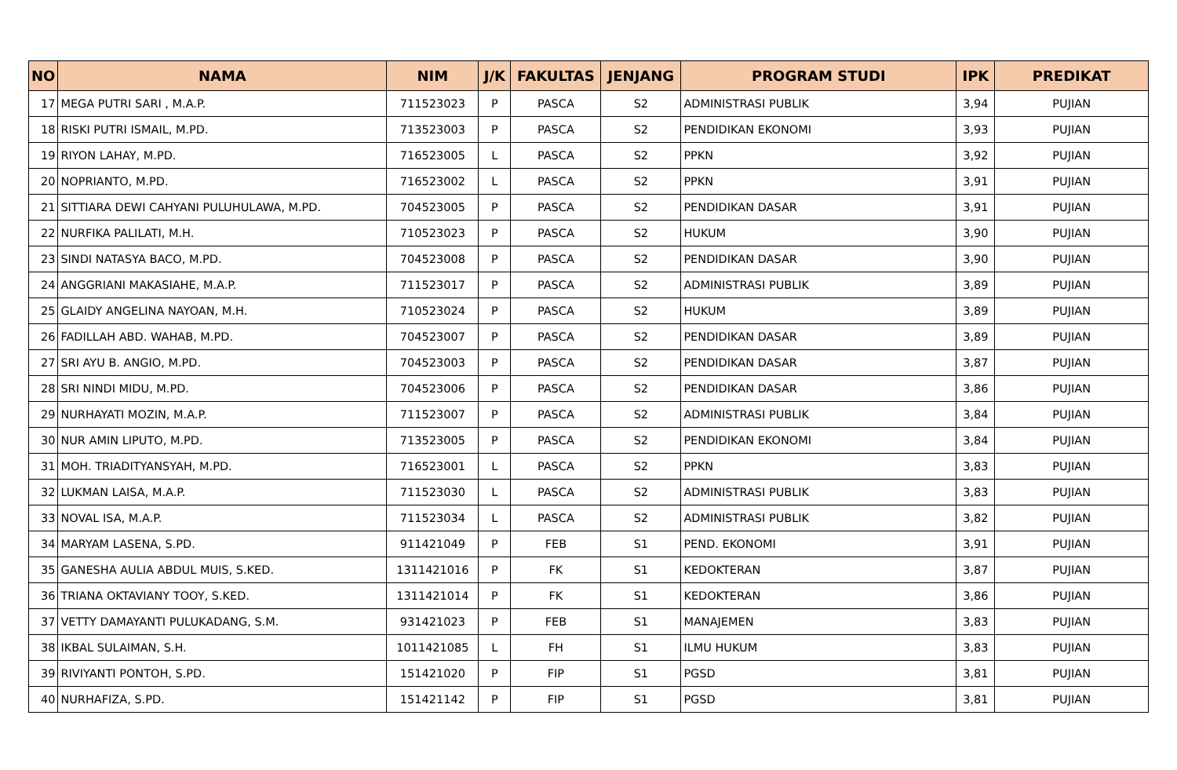| NO | NAMA | NIM | J/K | FAKULTAS | JENJANG | PROGRAM STUDI | IPK | PREDIKAT |
| --- | --- | --- | --- | --- | --- | --- | --- | --- |
| 17 | MEGA PUTRI SARI , M.A.P. | 711523023 | P | PASCA | S2 | ADMINISTRASI PUBLIK | 3,94 | PUJIAN |
| 18 | RISKI PUTRI ISMAIL, M.PD. | 713523003 | P | PASCA | S2 | PENDIDIKAN EKONOMI | 3,93 | PUJIAN |
| 19 | RIYON LAHAY, M.PD. | 716523005 | L | PASCA | S2 | PPKN | 3,92 | PUJIAN |
| 20 | NOPRIANTO, M.PD. | 716523002 | L | PASCA | S2 | PPKN | 3,91 | PUJIAN |
| 21 | SITTIARA DEWI CAHYANI PULUHULAWA, M.PD. | 704523005 | P | PASCA | S2 | PENDIDIKAN DASAR | 3,91 | PUJIAN |
| 22 | NURFIKA PALILATI, M.H. | 710523023 | P | PASCA | S2 | HUKUM | 3,90 | PUJIAN |
| 23 | SINDI NATASYA BACO, M.PD. | 704523008 | P | PASCA | S2 | PENDIDIKAN DASAR | 3,90 | PUJIAN |
| 24 | ANGGRIANI MAKASIAHE, M.A.P. | 711523017 | P | PASCA | S2 | ADMINISTRASI PUBLIK | 3,89 | PUJIAN |
| 25 | GLAIDY ANGELINA NAYOAN, M.H. | 710523024 | P | PASCA | S2 | HUKUM | 3,89 | PUJIAN |
| 26 | FADILLAH ABD. WAHAB, M.PD. | 704523007 | P | PASCA | S2 | PENDIDIKAN DASAR | 3,89 | PUJIAN |
| 27 | SRI AYU B. ANGIO, M.PD. | 704523003 | P | PASCA | S2 | PENDIDIKAN DASAR | 3,87 | PUJIAN |
| 28 | SRI NINDI MIDU, M.PD. | 704523006 | P | PASCA | S2 | PENDIDIKAN DASAR | 3,86 | PUJIAN |
| 29 | NURHAYATI MOZIN, M.A.P. | 711523007 | P | PASCA | S2 | ADMINISTRASI PUBLIK | 3,84 | PUJIAN |
| 30 | NUR AMIN LIPUTO, M.PD. | 713523005 | P | PASCA | S2 | PENDIDIKAN EKONOMI | 3,84 | PUJIAN |
| 31 | MOH. TRIADITYANSYAH, M.PD. | 716523001 | L | PASCA | S2 | PPKN | 3,83 | PUJIAN |
| 32 | LUKMAN LAISA, M.A.P. | 711523030 | L | PASCA | S2 | ADMINISTRASI PUBLIK | 3,83 | PUJIAN |
| 33 | NOVAL ISA, M.A.P. | 711523034 | L | PASCA | S2 | ADMINISTRASI PUBLIK | 3,82 | PUJIAN |
| 34 | MARYAM LASENA, S.PD. | 911421049 | P | FEB | S1 | PEND. EKONOMI | 3,91 | PUJIAN |
| 35 | GANESHA AULIA ABDUL MUIS, S.KED. | 1311421016 | P | FK | S1 | KEDOKTERAN | 3,87 | PUJIAN |
| 36 | TRIANA OKTAVIANY TOOY, S.KED. | 1311421014 | P | FK | S1 | KEDOKTERAN | 3,86 | PUJIAN |
| 37 | VETTY DAMAYANTI PULUKADANG, S.M. | 931421023 | P | FEB | S1 | MANAJEMEN | 3,83 | PUJIAN |
| 38 | IKBAL SULAIMAN, S.H. | 1011421085 | L | FH | S1 | ILMU HUKUM | 3,83 | PUJIAN |
| 39 | RIVIYANTI PONTOH, S.PD. | 151421020 | P | FIP | S1 | PGSD | 3,81 | PUJIAN |
| 40 | NURHAFIZA, S.PD. | 151421142 | P | FIP | S1 | PGSD | 3,81 | PUJIAN |